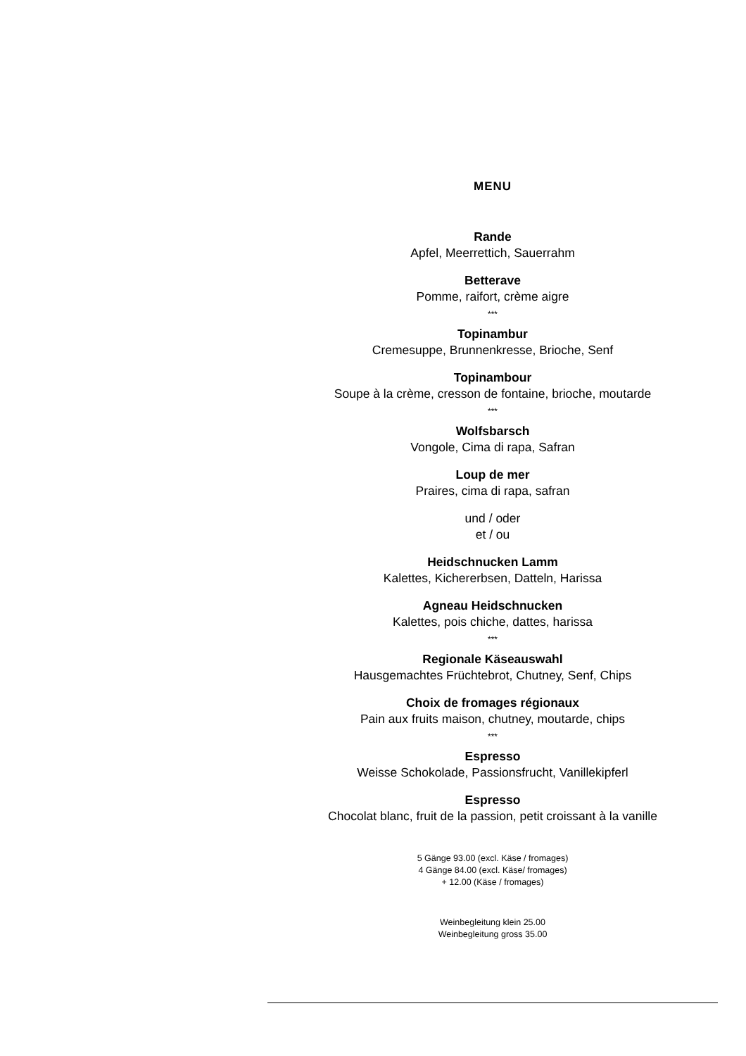MENU
Rande
Apfel, Meerrettich, Sauerrahm
Betterave
Pomme, raifort, crème aigre
***
Topinambur
Cremesuppe, Brunnenkresse, Brioche, Senf
Topinambour
Soupe à la crème, cresson de fontaine, brioche, moutarde
***
Wolfsbarsch
Vongole, Cima di rapa, Safran
Loup de mer
Praires, cima di rapa, safran
und / oder
et / ou
Heidschnucken Lamm
Kalettes, Kichererbsen, Datteln, Harissa
Agneau Heidschnucken
Kalettes, pois chiche, dattes, harissa
***
Regionale Käseauswahl
Hausgemachtes Früchtebrot, Chutney, Senf, Chips
Choix de fromages régionaux
Pain aux fruits maison, chutney, moutarde, chips
***
Espresso
Weisse Schokolade, Passionsfrucht, Vanillekipferl
Espresso
Chocolat blanc, fruit de la passion, petit croissant à la vanille
5 Gänge 93.00 (excl. Käse / fromages)
4 Gänge 84.00 (excl. Käse/ fromages)
+ 12.00 (Käse / fromages)
Weinbegleitung klein 25.00
Weinbegleitung gross 35.00